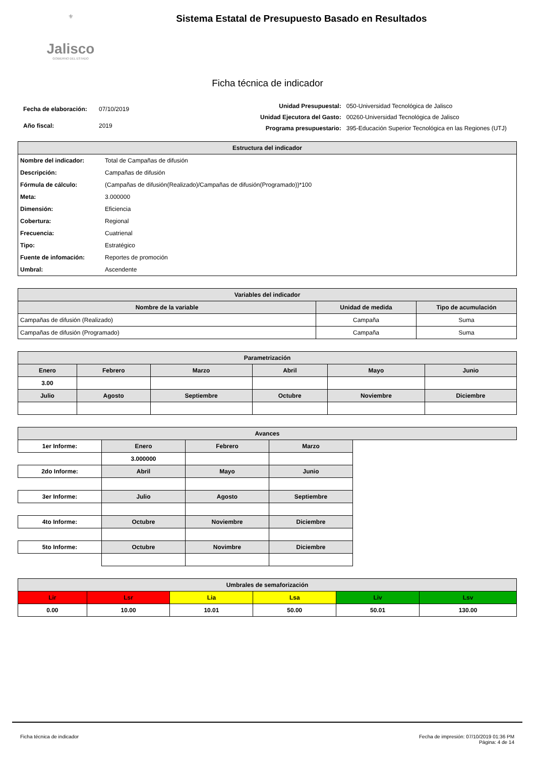⚜
Jalisco
GOBIERNO DEL ESTADO
Sistema Estatal de Presupuesto Basado en Resultados
Ficha técnica de indicador
| Fecha de elaboración: | 07/10/2019 |
| Año fiscal: | 2019 |
| Unidad Presupuestal: | 050-Universidad Tecnológica de Jalisco |
| Unidad Ejecutora del Gasto: | 00260-Universidad Tecnológica de Jalisco |
| Programa presupuestario: | 395-Educación Superior Tecnológica en las Regiones (UTJ) |
| Estructura del indicador | |
| --- | --- |
| Nombre del indicador: | Total de Campañas de difusión |
| Descripción: | Campañas de difusión |
| Fórmula de cálculo: | (Campañas de difusión(Realizado)/Campañas de difusión(Programado))*100 |
| Meta: | 3.000000 |
| Dimensión: | Eficiencia |
| Cobertura: | Regional |
| Frecuencia: | Cuatrienal |
| Tipo: | Estratégico |
| Fuente de infomación: | Reportes de promoción |
| Umbral: | Ascendente |
| Variables del indicador | | |
| --- | --- | --- |
| Nombre de la variable | Unidad de medida | Tipo de acumulación |
| Campañas de difusión (Realizado) | Campaña | Suma |
| Campañas de difusión (Programado) | Campaña | Suma |
| Parametrización | | | | | |
| --- | --- | --- | --- | --- | --- |
| Enero | Febrero | Marzo | Abril | Mayo | Junio |
| 3.00 | | | | | |
| Julio | Agosto | Septiembre | Octubre | Noviembre | Diciembre |
| Avances | | | | |
| --- | --- | --- | --- | --- |
| 1er Informe: | Enero | Febrero | Marzo | |
| | 3.000000 | | | |
| 2do Informe: | Abril | Mayo | Junio | |
| 3er Informe: | Julio | Agosto | Septiembre | |
| 4to Informe: | Octubre | Noviembre | Diciembre | |
| 5to Informe: | Octubre | Novimbre | Diciembre | |
| Umbrales de semaforización | | | | | |
| --- | --- | --- | --- | --- | --- |
| Lir | Lsr | Lia | Lsa | Liv | Lsv |
| 0.00 | 10.00 | 10.01 | 50.00 | 50.01 | 130.00 |
Ficha técnica de indicador Fecha de impresión: 07/10/2019 01:36 PM
Página: 4 de 14